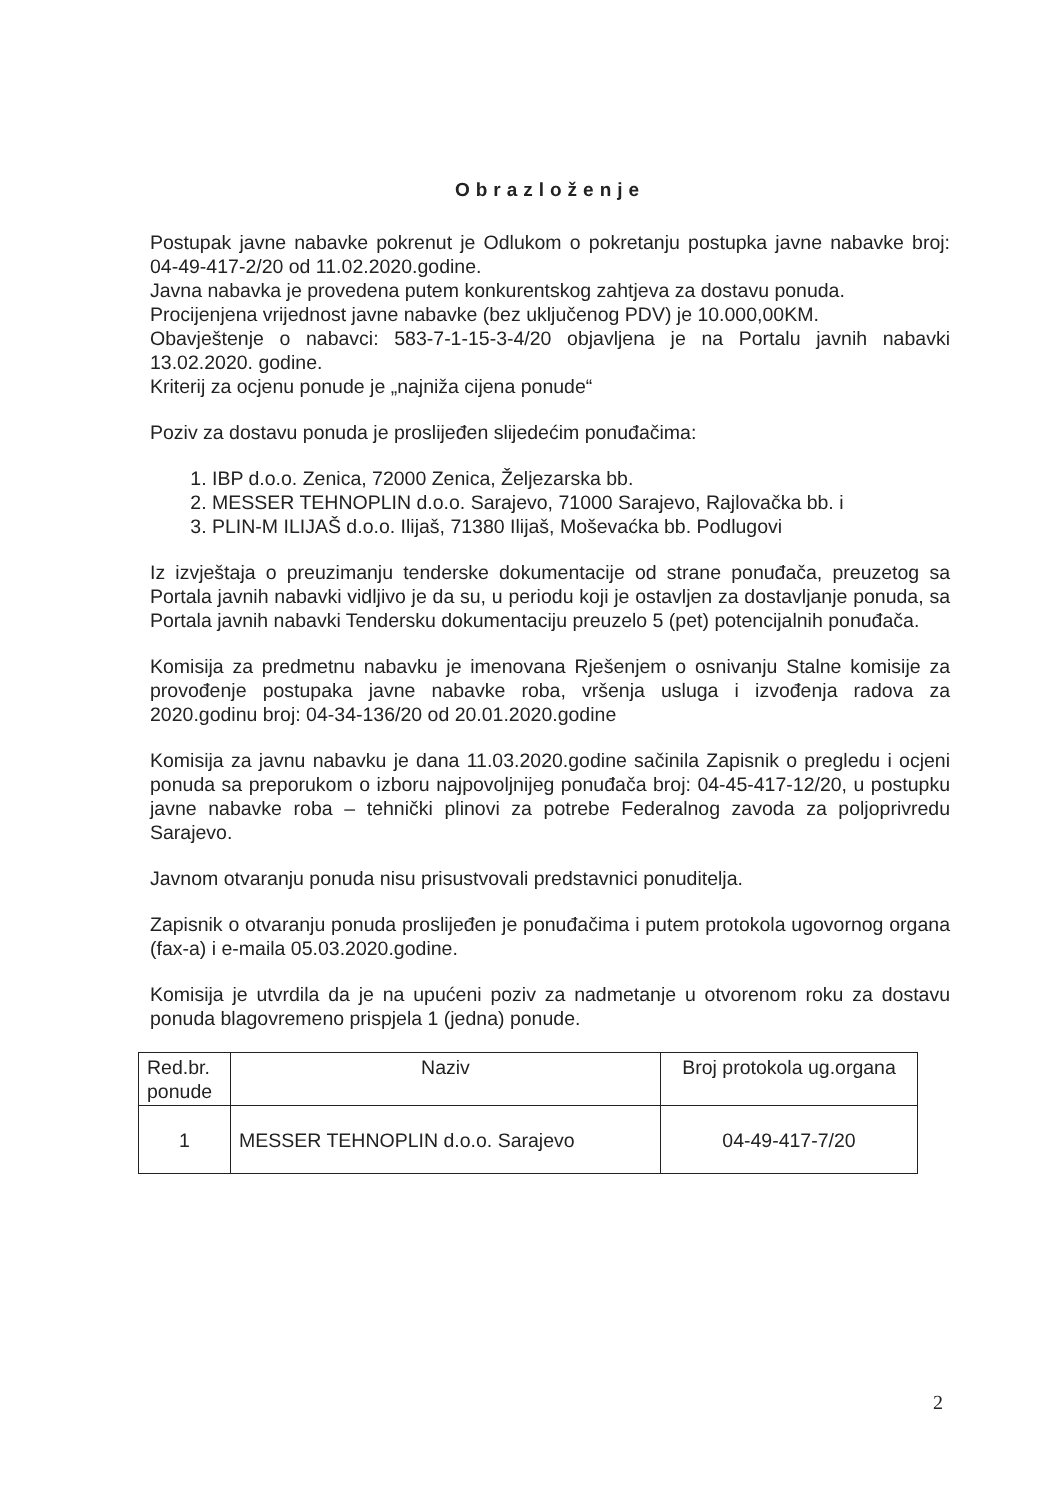Obrazloženje
Postupak javne nabavke pokrenut je Odlukom o pokretanju postupka javne nabavke broj: 04-49-417-2/20 od 11.02.2020.godine.
Javna nabavka je provedena putem konkurentskog zahtjeva za dostavu ponuda.
Procijenjena vrijednost javne nabavke (bez uključenog PDV) je 10.000,00KM.
Obavještenje o nabavci: 583-7-1-15-3-4/20 objavljena je na Portalu javnih nabavki 13.02.2020. godine.
Kriterij za ocjenu ponude je „najniža cijena ponude“
Poziv za dostavu ponuda je proslijeđen slijedećim ponuđačima:
1. IBP d.o.o. Zenica, 72000 Zenica, Željezarska bb.
2. MESSER TEHNOPLIN d.o.o. Sarajevo, 71000 Sarajevo, Rajlovačka bb. i
3. PLIN-M ILIJAŠ d.o.o. Ilijaš, 71380 Ilijaš, Moševaćka bb. Podlugovi
Iz izvještaja o preuzimanju tenderske dokumentacije od strane ponuđača, preuzetog sa Portala javnih nabavki vidljivo je da su, u periodu koji je ostavljen za dostavljanje ponuda, sa Portala javnih nabavki Tendersku dokumentaciju preuzelo 5 (pet) potencijalnih ponuđača.
Komisija za predmetnu nabavku je imenovana Rješenjem o osnivanju Stalne komisije za provođenje postupaka javne nabavke roba, vršenja usluga i izvođenja radova za 2020.godinu broj: 04-34-136/20 od 20.01.2020.godine
Komisija za javnu nabavku je dana 11.03.2020.godine sačinila Zapisnik o pregledu i ocjeni ponuda sa preporukom o izboru najpovoljnijeg ponuđača broj: 04-45-417-12/20, u postupku javne nabavke roba – tehnički plinovi za potrebe Federalnog zavoda za poljoprivredu Sarajevo.
Javnom otvaranju ponuda nisu prisustvovali predstavnici ponuditelja.
Zapisnik o otvaranju ponuda proslijeđen je ponuđačima i putem protokola ugovornog organa (fax-a) i e-maila 05.03.2020.godine.
Komisija je utvrdila da je na upućeni poziv za nadmetanje u otvorenom roku za dostavu ponuda blagovremeno prispjela 1 (jedna) ponude.
| Red.br. ponude | Naziv | Broj protokola ug.organa |
| --- | --- | --- |
| 1 | MESSER TEHNOPLIN d.o.o. Sarajevo | 04-49-417-7/20 |
2